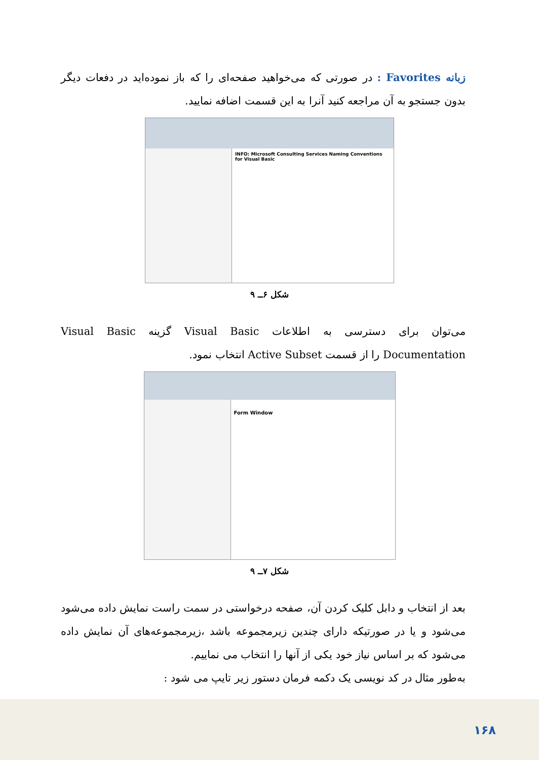زبانه Favorites : در صورتی که می‌خواهید صفحه‌ای را که باز نموده‌اید در دفعات دیگر بدون جستجو به آن مراجعه کنید آنرا به این قسمت اضافه نمایید.
INFO: Microsoft Consulting Services Naming Conventions for Visual Basic
شکل ۶ــ ۹
می‌توان برای دسترسی به اطلاعات Visual Basic گزینه Visual Basic Documentation را از قسمت Active Subset انتخاب نمود.
Form Window
شکل ۷ــ ۹
بعد از انتخاب و دابل کلیک کردن آن، صفحه درخواستی در سمت راست نمایش داده می‌شود می‌شود و یا در صورتیکه دارای چندین زیرمجموعه باشد ،زیرمجموعه‌های آن نمایش داده می‌شود که بر اساس نیاز خود یکی از آنها را انتخاب می نماییم.
به‌طور مثال در کد نویسی یک دکمه فرمان دستور زیر تایپ می شود :
۱۶۸